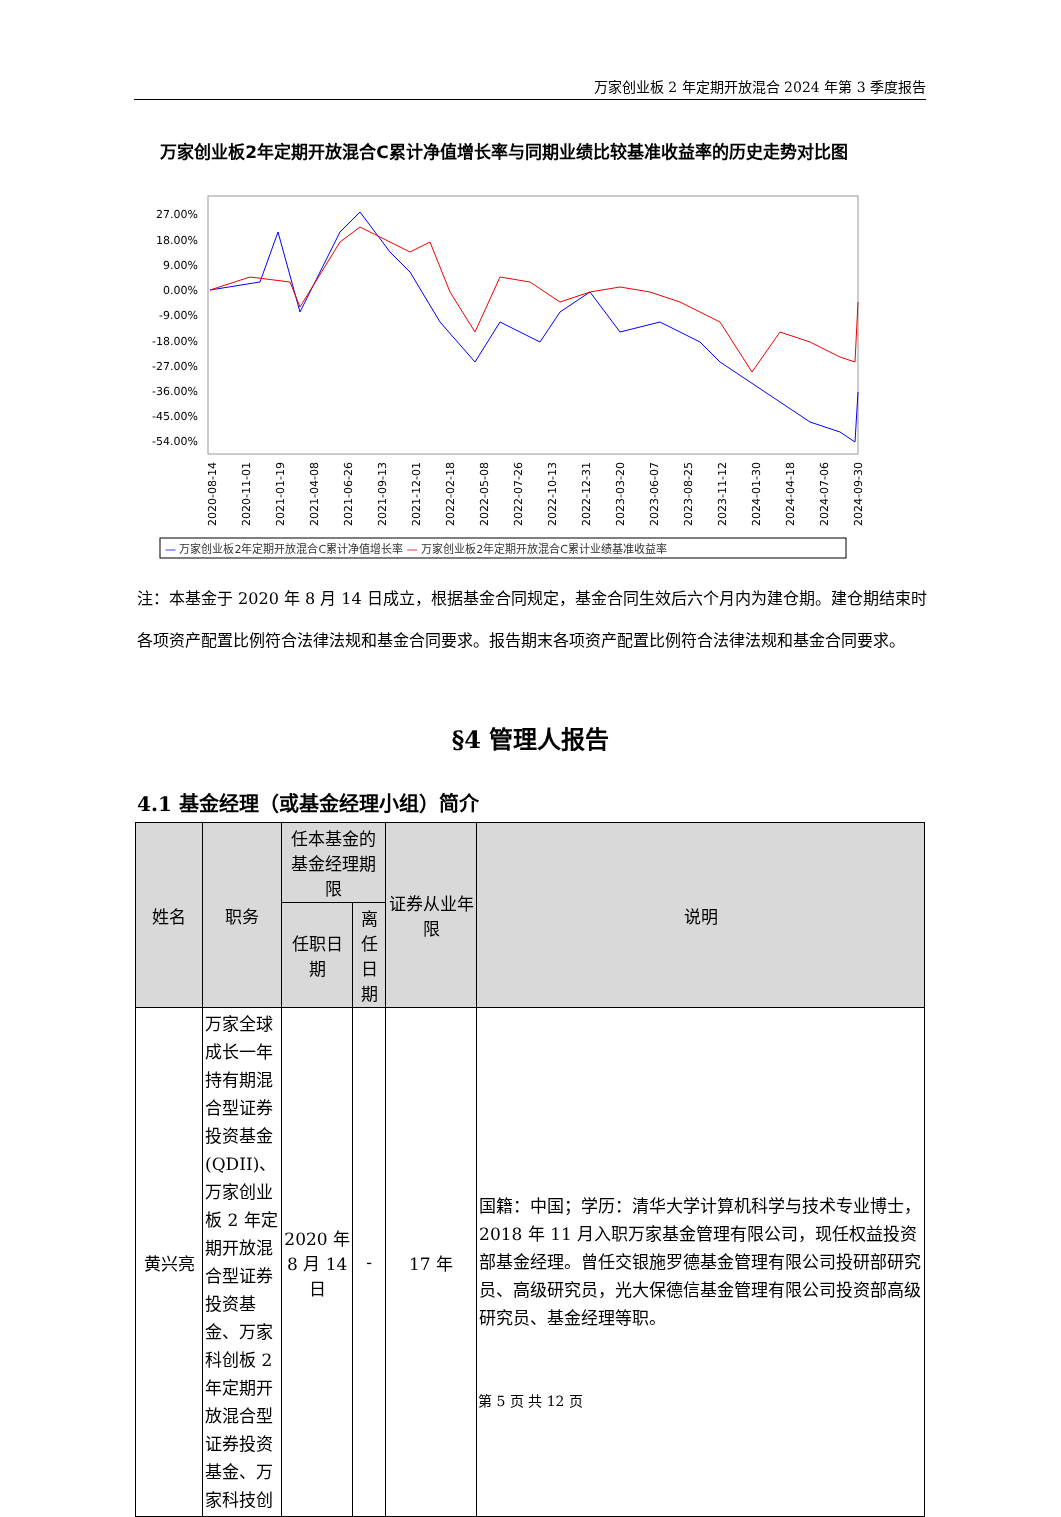万家创业板 2 年定期开放混合 2024 年第 3 季度报告
万家创业板2年定期开放混合C累计净值增长率与同期业绩比较基准收益率的历史走势对比图
27.00%
18.00%
9.00%
0.00%
-9.00%
-18.00%
-27.00%
-36.00%
-45.00%
-54.00%
2020-08-14
2020-11-01
2021-01-19
2021-04-08
2021-06-26
2021-09-13
2021-12-01
2022-02-18
2022-05-08
2022-07-26
2022-10-13
2022-12-31
2023-03-20
2023-06-07
2023-08-25
2023-11-12
2024-01-30
2024-04-18
2024-07-06
2024-09-30
— 万家创业板2年定期开放混合C累计净值增长率 — 万家创业板2年定期开放混合C累计业绩基准收益率
注：本基金于 2020 年 8 月 14 日成立，根据基金合同规定，基金合同生效后六个月内为建仓期。建仓期结束时各项资产配置比例符合法律法规和基金合同要求。报告期末各项资产配置比例符合法律法规和基金合同要求。
§4 管理人报告
4.1 基金经理（或基金经理小组）简介
| 姓名 | 职务 | 任本基金的基金经理期限 | | 证券从业年限 | 说明 |
| --- | --- | --- | --- | --- | --- |
| | | 任职日期 | 离任日期 | | |
| 黄兴亮 | 万家全球成长一年持有期混合型证券投资基金(QDII)、万家创业板 2 年定期开放混合型证券投资基金、万家科创板 2 年定期开放混合型证券投资基金、万家科技创 | 2020 年 8 月 14 日 | - | 17 年 | 国籍：中国；学历：清华大学计算机科学与技术专业博士，2018 年 11 月入职万家基金管理有限公司，现任权益投资部基金经理。曾任交银施罗德基金管理有限公司投研部研究员、高级研究员，光大保德信基金管理有限公司投资部高级研究员、基金经理等职。 |
第 5 页 共 12 页